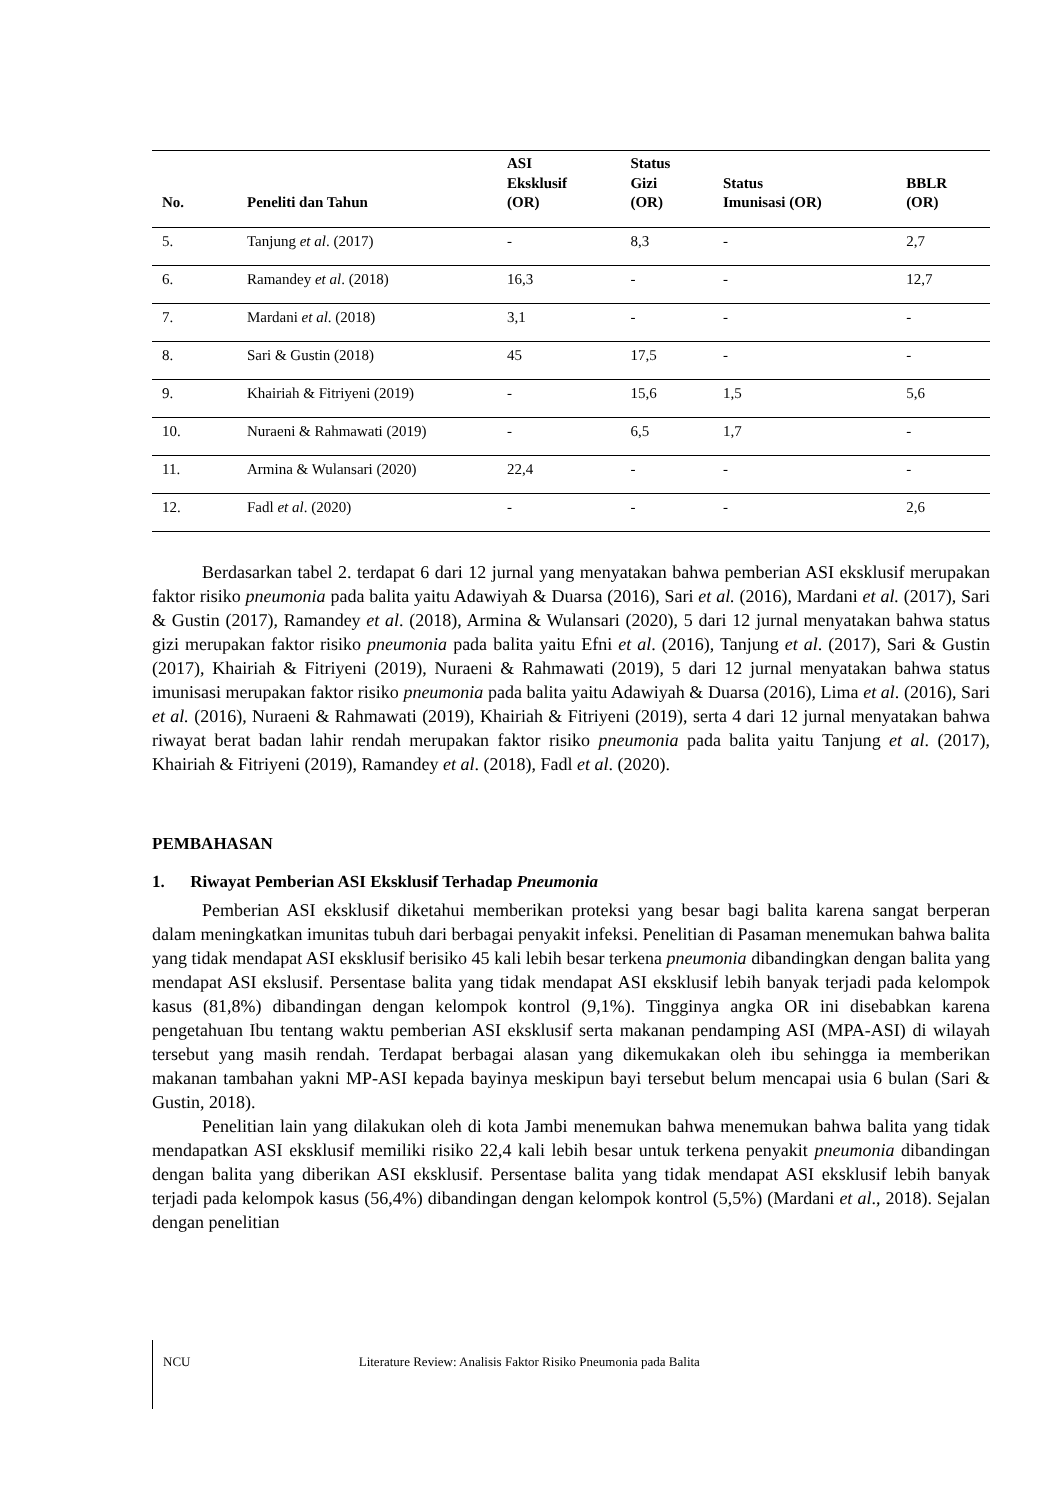| No. | Peneliti dan Tahun | ASI Eksklusif (OR) | Status Gizi (OR) | Status Imunisasi (OR) | BBLR (OR) |
| --- | --- | --- | --- | --- | --- |
| 5. | Tanjung et al . (2017) | - | 8,3 | - | 2,7 |
| 6. | Ramandey et al . (2018) | 16,3 | - | - | 12,7 |
| 7. | Mardani et al . (2018) | 3,1 | - | - | - |
| 8. | Sari & Gustin (2018) | 45 | 17,5 | - | - |
| 9. | Khairiah & Fitriyeni (2019) | - | 15,6 | 1,5 | 5,6 |
| 10. | Nuraeni & Rahmawati (2019) | - | 6,5 | 1,7 | - |
| 11. | Armina & Wulansari (2020) | 22,4 | - | - | - |
| 12. | Fadl et al . (2020) | - | - | - | 2,6 |
Berdasarkan tabel 2. terdapat 6 dari 12 jurnal yang menyatakan bahwa pemberian ASI eksklusif merupakan faktor risiko pneumonia pada balita yaitu Adawiyah & Duarsa (2016), Sari et al. (2016), Mardani et al. (2017), Sari & Gustin (2017), Ramandey et al. (2018), Armina & Wulansari (2020), 5 dari 12 jurnal menyatakan bahwa status gizi merupakan faktor risiko pneumonia pada balita yaitu Efni et al. (2016), Tanjung et al. (2017), Sari & Gustin (2017), Khairiah & Fitriyeni (2019), Nuraeni & Rahmawati (2019), 5 dari 12 jurnal menyatakan bahwa status imunisasi merupakan faktor risiko pneumonia pada balita yaitu Adawiyah & Duarsa (2016), Lima et al. (2016), Sari et al. (2016), Nuraeni & Rahmawati (2019), Khairiah & Fitriyeni (2019), serta 4 dari 12 jurnal menyatakan bahwa riwayat berat badan lahir rendah merupakan faktor risiko pneumonia pada balita yaitu Tanjung et al. (2017), Khairiah & Fitriyeni (2019), Ramandey et al. (2018), Fadl et al. (2020).
PEMBAHASAN
1. Riwayat Pemberian ASI Eksklusif Terhadap Pneumonia
Pemberian ASI eksklusif diketahui memberikan proteksi yang besar bagi balita karena sangat berperan dalam meningkatkan imunitas tubuh dari berbagai penyakit infeksi. Penelitian di Pasaman menemukan bahwa balita yang tidak mendapat ASI eksklusif berisiko 45 kali lebih besar terkena pneumonia dibandingkan dengan balita yang mendapat ASI ekslusif. Persentase balita yang tidak mendapat ASI eksklusif lebih banyak terjadi pada kelompok kasus (81,8%) dibandingan dengan kelompok kontrol (9,1%). Tingginya angka OR ini disebabkan karena pengetahuan Ibu tentang waktu pemberian ASI eksklusif serta makanan pendamping ASI (MPA-ASI) di wilayah tersebut yang masih rendah. Terdapat berbagai alasan yang dikemukakan oleh ibu sehingga ia memberikan makanan tambahan yakni MP-ASI kepada bayinya meskipun bayi tersebut belum mencapai usia 6 bulan (Sari & Gustin, 2018).
Penelitian lain yang dilakukan oleh di kota Jambi menemukan bahwa menemukan bahwa balita yang tidak mendapatkan ASI eksklusif memiliki risiko 22,4 kali lebih besar untuk terkena penyakit pneumonia dibandingan dengan balita yang diberikan ASI eksklusif. Persentase balita yang tidak mendapat ASI eksklusif lebih banyak terjadi pada kelompok kasus (56,4%) dibandingan dengan kelompok kontrol (5,5%) (Mardani et al., 2018). Sejalan dengan penelitian
NCU Literature Review: Analisis Faktor Risiko Pneumonia pada Balita